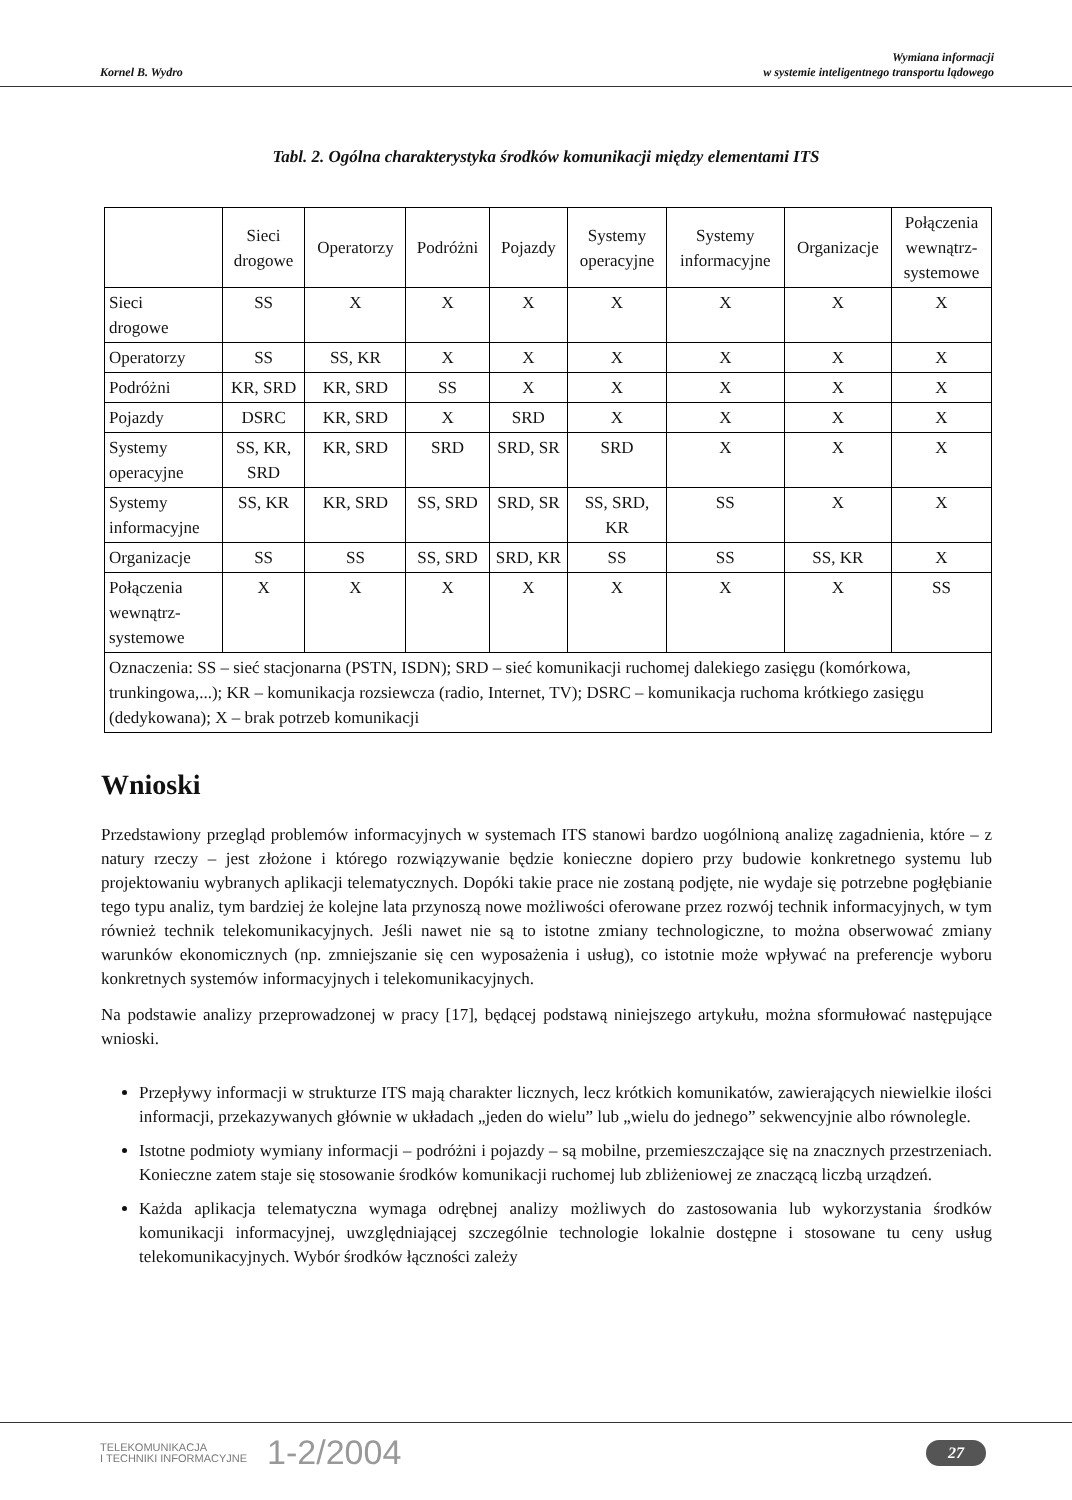Kornel B. Wydro
Wymiana informacji
w systemie inteligentnego transportu lądowego
Tabl. 2. Ogólna charakterystyka środków komunikacji między elementami ITS
| | Sieci drogowe | Operatorzy | Podróżni | Pojazdy | Systemy operacyjne | Systemy informacyjne | Organizacje | Połączenia wewnątrz- systemowe |
| --- | --- | --- | --- | --- | --- | --- | --- | --- |
| Sieci drogowe | SS | X | X | X | X | X | X | X |
| Operatorzy | SS | SS, KR | X | X | X | X | X | X |
| Podróżni | KR, SRD | KR, SRD | SS | X | X | X | X | X |
| Pojazdy | DSRC | KR, SRD | X | SRD | X | X | X | X |
| Systemy operacyjne | SS, KR, SRD | KR, SRD | SRD | SRD, SR | SRD | X | X | X |
| Systemy informacyjne | SS, KR | KR, SRD | SS, SRD | SRD, SR | SS, SRD, KR | SS | X | X |
| Organizacje | SS | SS | SS, SRD | SRD, KR | SS | SS | SS, KR | X |
| Połączenia wewnątrz- systemowe | X | X | X | X | X | X | X | SS |
| Oznaczenia: SS – sieć stacjonarna (PSTN, ISDN); SRD – sieć komunikacji ruchomej dalekiego zasięgu (komórkowa, trunkingowa,...); KR – komunikacja rozsiewcza (radio, Internet, TV); DSRC – komunikacja ruchoma krótkiego zasięgu (dedykowana); X – brak potrzeb komunikacji | | | | | | | | |
Wnioski
Przedstawiony przegląd problemów informacyjnych w systemach ITS stanowi bardzo uogólnioną analizę zagadnienia, które – z natury rzeczy – jest złożone i którego rozwiązywanie będzie konieczne dopiero przy budowie konkretnego systemu lub projektowaniu wybranych aplikacji telematycznych. Dopóki takie prace nie zostaną podjęte, nie wydaje się potrzebne pogłębianie tego typu analiz, tym bardziej że kolejne lata przynoszą nowe możliwości oferowane przez rozwój technik informacyjnych, w tym również technik telekomunikacyjnych. Jeśli nawet nie są to istotne zmiany technologiczne, to można obserwować zmiany warunków ekonomicznych (np. zmniejszanie się cen wyposażenia i usług), co istotnie może wpływać na preferencje wyboru konkretnych systemów informacyjnych i telekomunikacyjnych.
Na podstawie analizy przeprowadzonej w pracy [17], będącej podstawą niniejszego artykułu, można sformułować następujące wnioski.
Przepływy informacji w strukturze ITS mają charakter licznych, lecz krótkich komunikatów, zawierających niewielkie ilości informacji, przekazywanych głównie w układach „jeden do wielu” lub „wielu do jednego” sekwencyjnie albo równolegle.
Istotne podmioty wymiany informacji – podróżni i pojazdy – są mobilne, przemieszczające się na znacznych przestrzeniach. Konieczne zatem staje się stosowanie środków komunikacji ruchomej lub zbliżeniowej ze znaczącą liczbą urządzeń.
Każda aplikacja telematyczna wymaga odrębnej analizy możliwych do zastosowania lub wykorzystania środków komunikacji informacyjnej, uwzględniającej szczególnie technologie lokalnie dostępne i stosowane tu ceny usług telekomunikacyjnych. Wybór środków łączności zależy
TELEKOMUNIKACJA
I TECHNIKI INFORMACYJNE
1-2/2004
27